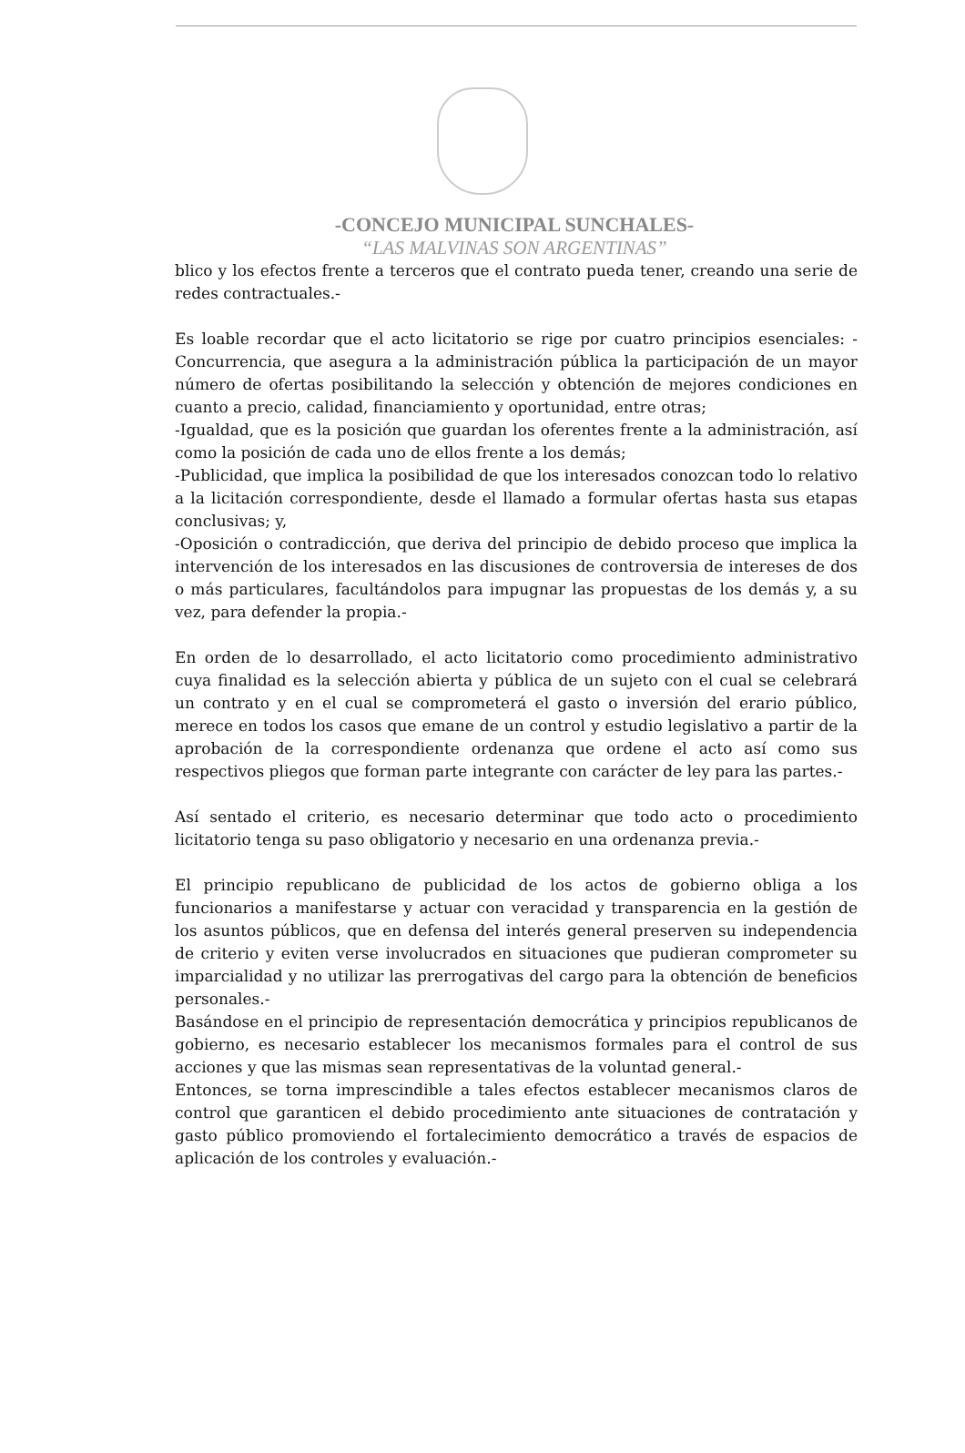-CONCEJO MUNICIPAL SUNCHALES-
“LAS MALVINAS SON ARGENTINAS”
blico y los efectos frente a terceros que el contrato pueda tener, creando una serie de redes contractuales.-
Es loable recordar que el acto licitatorio se rige por cuatro principios esenciales: -Concurrencia, que asegura a la administración pública la participación de un mayor número de ofertas posibilitando la selección y obtención de mejores condiciones en cuanto a precio, calidad, financiamiento y oportunidad, entre otras;
-Igualdad, que es la posición que guardan los oferentes frente a la administración, así como la posición de cada uno de ellos frente a los demás;
-Publicidad, que implica la posibilidad de que los interesados conozcan todo lo relativo a la licitación correspondiente, desde el llamado a formular ofertas hasta sus etapas conclusivas; y,
-Oposición o contradicción, que deriva del principio de debido proceso que implica la intervención de los interesados en las discusiones de controversia de intereses de dos o más particulares, facultándolos para impugnar las propuestas de los demás y, a su vez, para defender la propia.-
En orden de lo desarrollado, el acto licitatorio como procedimiento administrativo cuya finalidad es la selección abierta y pública de un sujeto con el cual se celebrará un contrato y en el cual se comprometerá el gasto o inversión del erario público, merece en todos los casos que emane de un control y estudio legislativo a partir de la aprobación de la correspondiente ordenanza que ordene el acto así como sus respectivos pliegos que forman parte integrante con carácter de ley para las partes.-
Así sentado el criterio, es necesario determinar que todo acto o procedimiento licitatorio tenga su paso obligatorio y necesario en una ordenanza previa.-
El principio republicano de publicidad de los actos de gobierno obliga a los funcionarios a manifestarse y actuar con veracidad y transparencia en la gestión de los asuntos públicos, que en defensa del interés general preserven su independencia de criterio y eviten verse involucrados en situaciones que pudieran comprometer su imparcialidad y no utilizar las prerrogativas del cargo para la obtención de beneficios personales.-
Basándose en el principio de representación democrática y principios republicanos de gobierno, es necesario establecer los mecanismos formales para el control de sus acciones y que las mismas sean representativas de la voluntad general.-
Entonces, se torna imprescindible a tales efectos establecer mecanismos claros de control que garanticen el debido procedimiento ante situaciones de contratación y gasto público promoviendo el fortalecimiento democrático a través de espacios de aplicación de los controles y evaluación.-